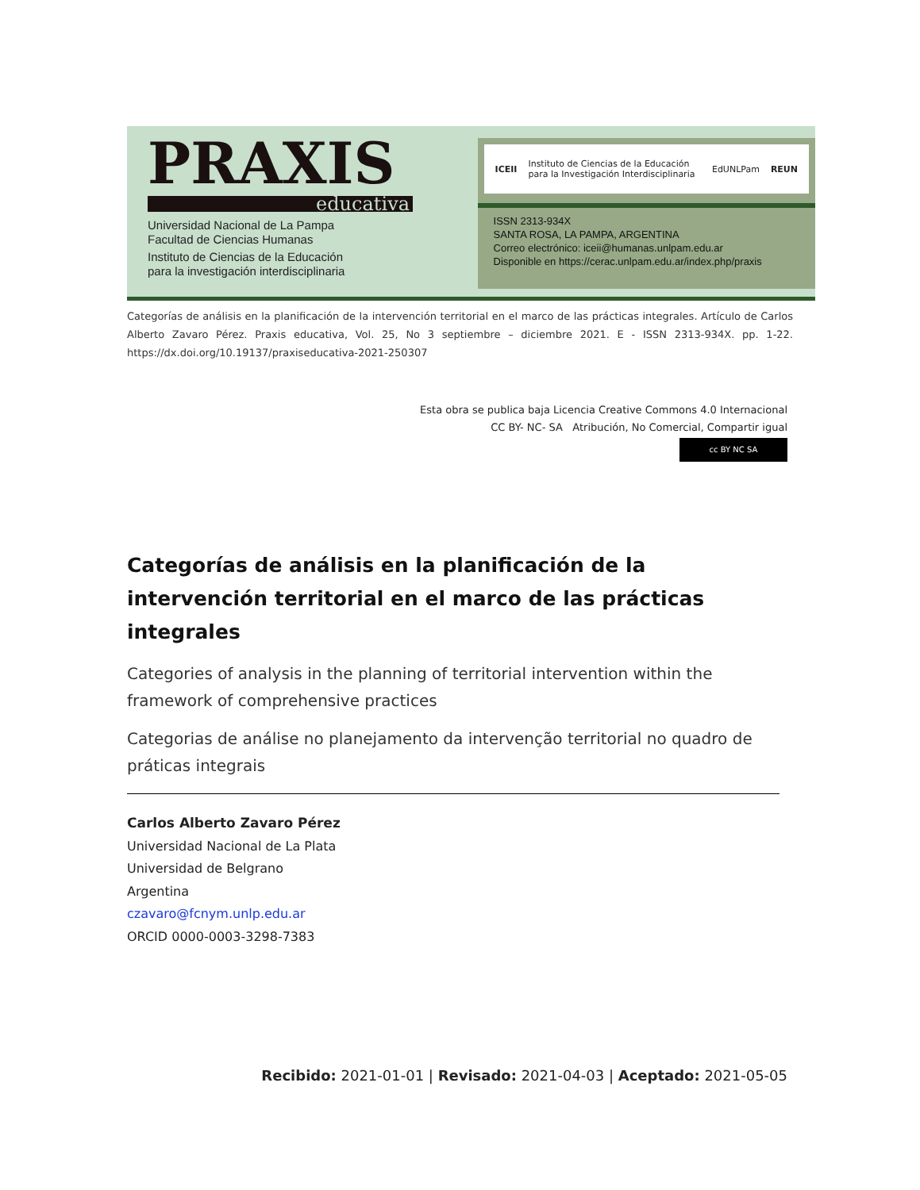PRAXIS
educativa
Universidad Nacional de La Pampa
Facultad de Ciencias Humanas
Instituto de Ciencias de la Educación
para la investigación interdisciplinaria
ICEII Instituto de Ciencias de la Educación para la Investigación Interdisciplinaria EdUNLPam REUN
ISSN 2313-934X
SANTA ROSA, LA PAMPA, ARGENTINA
Correo electrónico: iceii@humanas.unlpam.edu.ar
Disponible en https://cerac.unlpam.edu.ar/index.php/praxis
Categorías de análisis en la planificación de la intervención territorial en el marco de las prácticas integrales. Artículo de Carlos Alberto Zavaro Pérez. Praxis educativa, Vol. 25, No 3 septiembre – diciembre 2021. E - ISSN 2313-934X. pp. 1-22. https://dx.doi.org/10.19137/praxiseducativa-2021-250307
Esta obra se publica baja Licencia Creative Commons 4.0 Internacional
CC BY- NC- SA Atribución, No Comercial, Compartir igual
cc BY NC SA
Categorías de análisis en la planificación de la intervención territorial en el marco de las prácticas integrales
Categories of analysis in the planning of territorial intervention within the framework of comprehensive practices
Categorias de análise no planejamento da intervenção territorial no quadro de práticas integrais
Carlos Alberto Zavaro Pérez
Universidad Nacional de La Plata
Universidad de Belgrano
Argentina
czavaro@fcnym.unlp.edu.ar
ORCID 0000-0003-3298-7383
Recibido: 2021-01-01 | Revisado: 2021-04-03 | Aceptado: 2021-05-05